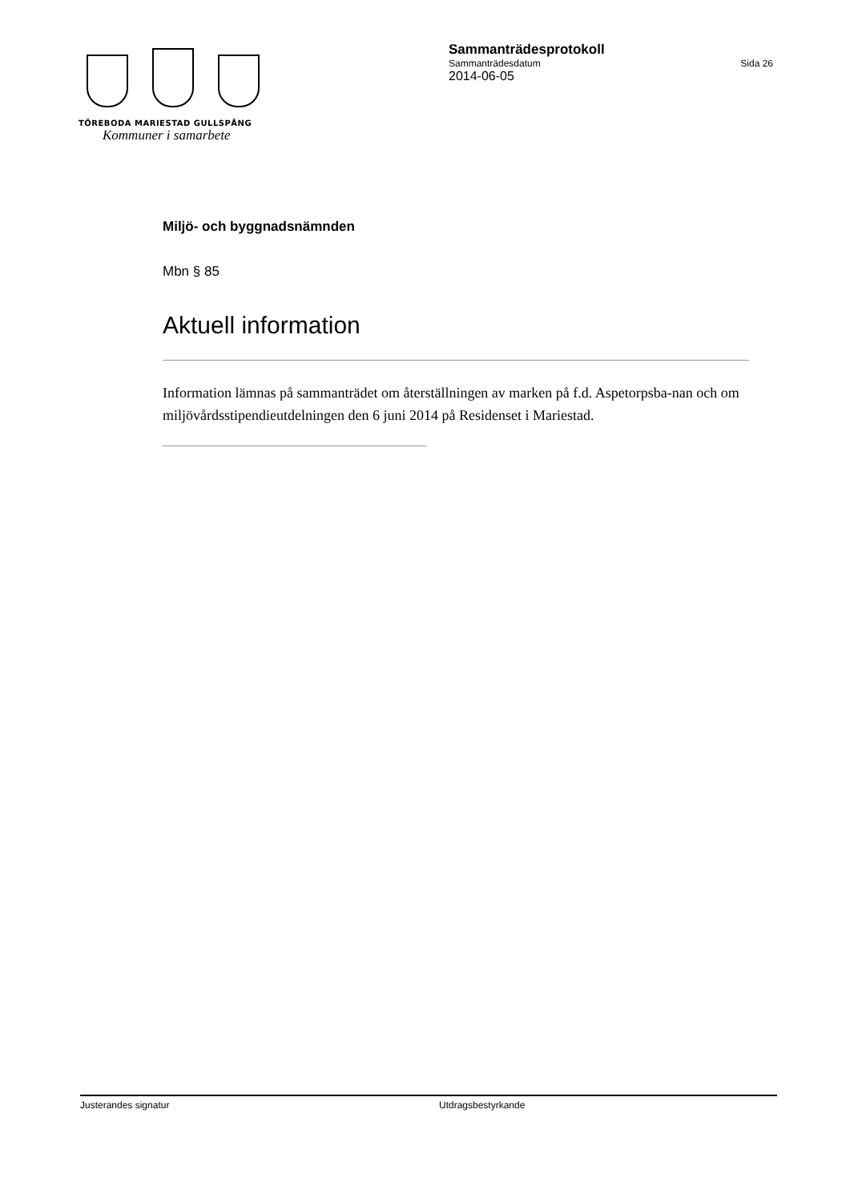TÖREBODA MARIESTAD GULLSPÅNG
Kommuner i samarbete
Sammanträdesprotokoll
Sammanträdesdatum Sida 26
2014-06-05
Miljö- och byggnadsnämnden
Mbn § 85
Aktuell information
Information lämnas på sammanträdet om återställningen av marken på f.d. Aspetorpsba-nan och om miljövårdsstipendieutdelningen den 6 juni 2014 på Residenset i Mariestad.
Justerandes signatur Utdragsbestyrkande